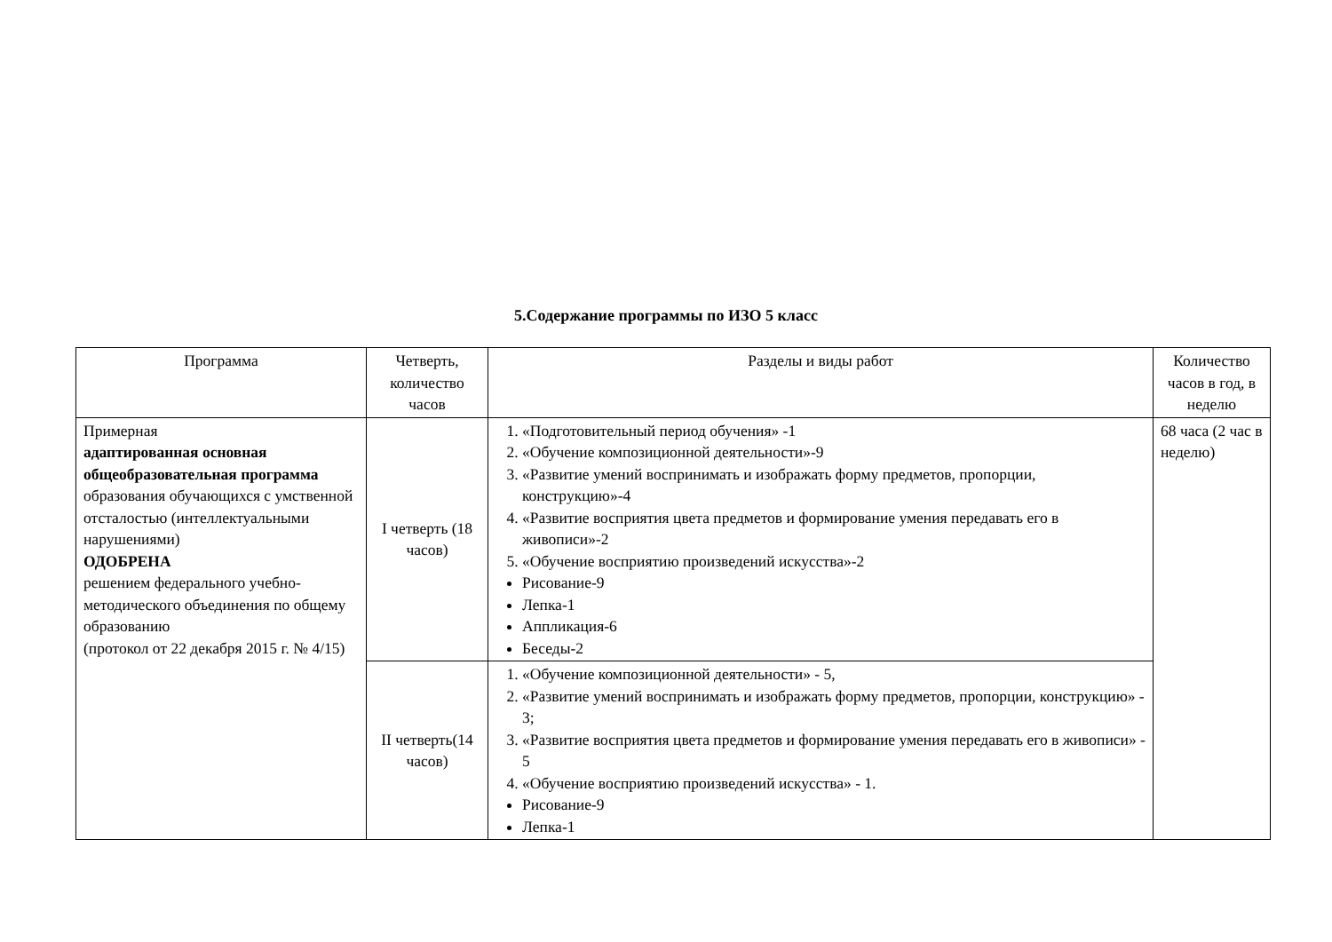5.Содержание программы по ИЗО 5 класс
| Программа | Четверть, количество часов | Разделы и виды работ | Количество часов в год, в неделю |
| --- | --- | --- | --- |
| Примерная адаптированная основная общеобразовательная программа образования обучающихся с умственной отсталостью (интеллектуальными нарушениями) ОДОБРЕНА решением федерального учебно-методического объединения по общему образованию (протокол от 22 декабря 2015 г. № 4/15) | I четверть (18 часов) | 1. «Подготовительный период обучения» -1 2. «Обучение композиционной деятельности»-9 3. «Развитие умений воспринимать и изображать форму предметов, пропорции, конструкцию»-4 4. «Развитие восприятия цвета предметов и формирование умения передавать его в живописи»-2 5. «Обучение восприятию произведений искусства»-2 Рисование-9 Лепка-1 Аппликация-6 Беседы-2 | 68 часа (2 час в неделю) |
| | II четверть(14 часов) | 1. «Обучение композиционной деятельности» - 5, 2. «Развитие умений воспринимать и изображать форму предметов, пропорции, конструкцию» - 3; 3. «Развитие восприятия цвета предметов и формирование умения передавать его в живописи» - 5 4. «Обучение восприятию произведений искусства» - 1. Рисование-9 Лепка-1 | |